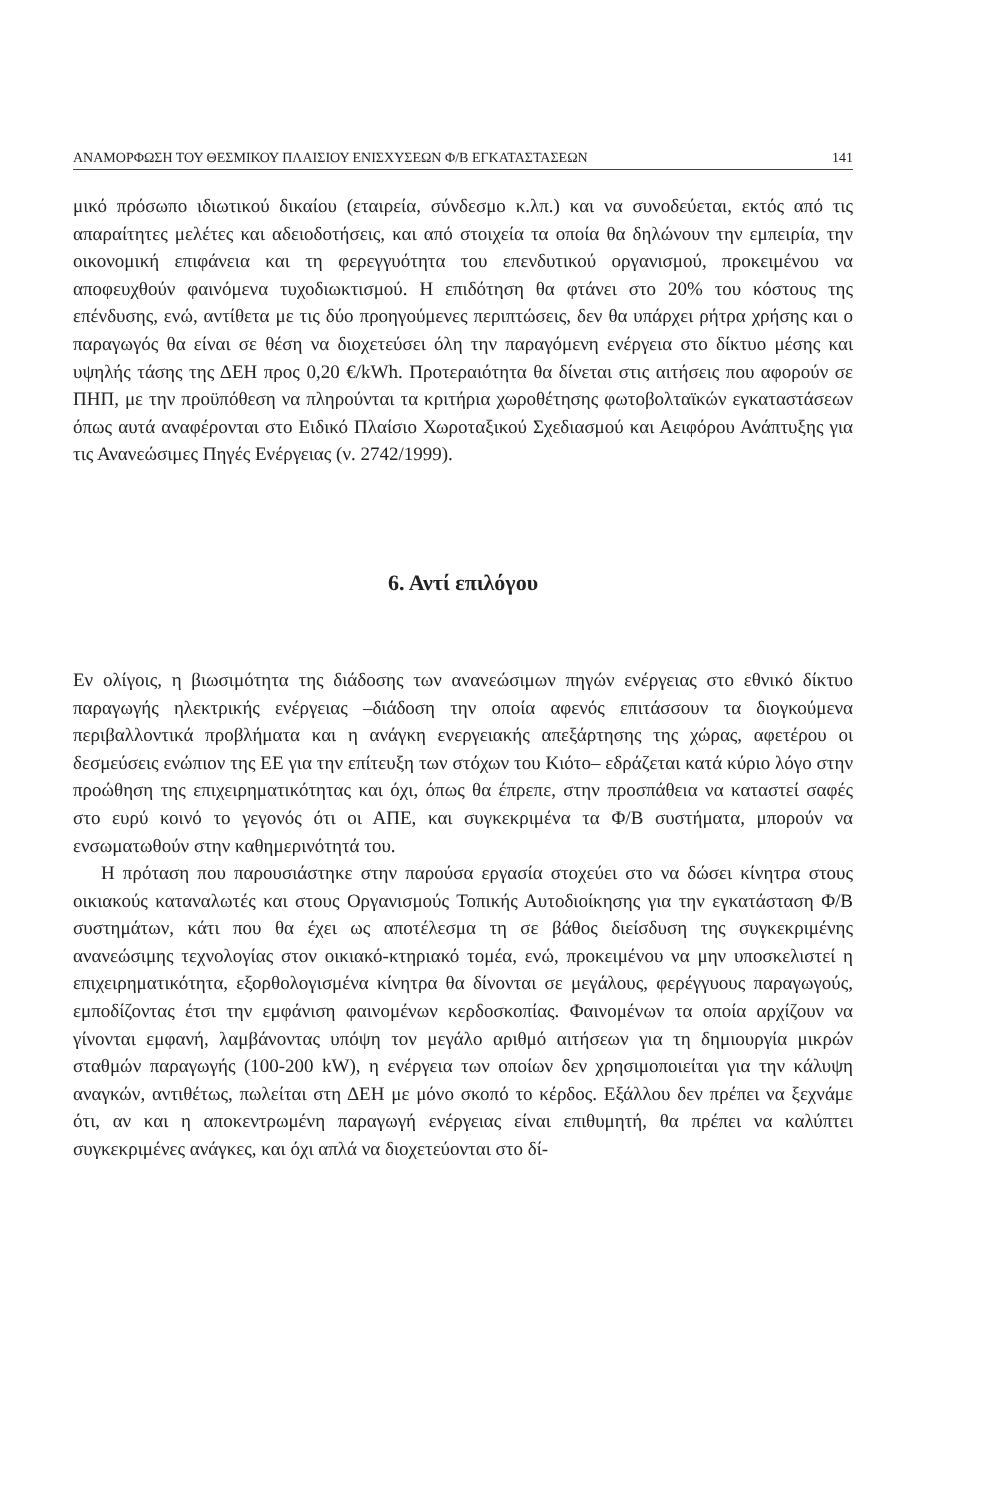ΑΝΑΜΟΡΦΩΣΗ ΤΟΥ ΘΕΣΜΙΚΟΥ ΠΛΑΙΣΙΟΥ ΕΝΙΣΧΥΣΕΩΝ Φ/Β ΕΓΚΑΤΑΣΤΑΣΕΩΝ 141
μικό πρόσωπο ιδιωτικού δικαίου (εταιρεία, σύνδεσμο κ.λπ.) και να συνοδεύεται, εκτός από τις απαραίτητες μελέτες και αδειοδοτήσεις, και από στοιχεία τα οποία θα δηλώνουν την εμπειρία, την οικονομική επιφάνεια και τη φερεγγυότητα του επενδυτικού οργανισμού, προκειμένου να αποφευχθούν φαινόμενα τυχοδιωκτισμού. Η επιδότηση θα φτάνει στο 20% του κόστους της επένδυσης, ενώ, αντίθετα με τις δύο προηγούμενες περιπτώσεις, δεν θα υπάρχει ρήτρα χρήσης και ο παραγωγός θα είναι σε θέση να διοχετεύσει όλη την παραγόμενη ενέργεια στο δίκτυο μέσης και υψηλής τάσης της ΔΕΗ προς 0,20 €/kWh. Προτεραιότητα θα δίνεται στις αιτήσεις που αφορούν σε ΠΗΠ, με την προϋπόθεση να πληρούνται τα κριτήρια χωροθέτησης φωτοβολταϊκών εγκαταστάσεων όπως αυτά αναφέρονται στο Ειδικό Πλαίσιο Χωροταξικού Σχεδιασμού και Αειφόρου Ανάπτυξης για τις Ανανεώσιμες Πηγές Ενέργειας (ν. 2742/1999).
6. Αντί επιλόγου
Εν ολίγοις, η βιωσιμότητα της διάδοσης των ανανεώσιμων πηγών ενέργειας στο εθνικό δίκτυο παραγωγής ηλεκτρικής ενέργειας –διάδοση την οποία αφενός επιτάσσουν τα διογκούμενα περιβαλλοντικά προβλήματα και η ανάγκη ενεργειακής απεξάρτησης της χώρας, αφετέρου οι δεσμεύσεις ενώπιον της ΕΕ για την επίτευξη των στόχων του Κιότο– εδράζεται κατά κύριο λόγο στην προώθηση της επιχειρηματικότητας και όχι, όπως θα έπρεπε, στην προσπάθεια να καταστεί σαφές στο ευρύ κοινό το γεγονός ότι οι ΑΠΕ, και συγκεκριμένα τα Φ/Β συστήματα, μπορούν να ενσωματωθούν στην καθημερινότητά του.
Η πρόταση που παρουσιάστηκε στην παρούσα εργασία στοχεύει στο να δώσει κίνητρα στους οικιακούς καταναλωτές και στους Οργανισμούς Τοπικής Αυτοδιοίκησης για την εγκατάσταση Φ/Β συστημάτων, κάτι που θα έχει ως αποτέλεσμα τη σε βάθος διείσδυση της συγκεκριμένης ανανεώσιμης τεχνολογίας στον οικιακό-κτηριακό τομέα, ενώ, προκειμένου να μην υποσκελιστεί η επιχειρηματικότητα, εξορθολογισμένα κίνητρα θα δίνονται σε μεγάλους, φερέγγυους παραγωγούς, εμποδίζοντας έτσι την εμφάνιση φαινομένων κερδοσκοπίας. Φαινομένων τα οποία αρχίζουν να γίνονται εμφανή, λαμβάνοντας υπόψη τον μεγάλο αριθμό αιτήσεων για τη δημιουργία μικρών σταθμών παραγωγής (100-200 kW), η ενέργεια των οποίων δεν χρησιμοποιείται για την κάλυψη αναγκών, αντιθέτως, πωλείται στη ΔΕΗ με μόνο σκοπό το κέρδος. Εξάλλου δεν πρέπει να ξεχνάμε ότι, αν και η αποκεντρωμένη παραγωγή ενέργειας είναι επιθυμητή, θα πρέπει να καλύπτει συγκεκριμένες ανάγκες, και όχι απλά να διοχετεύονται στο δί-